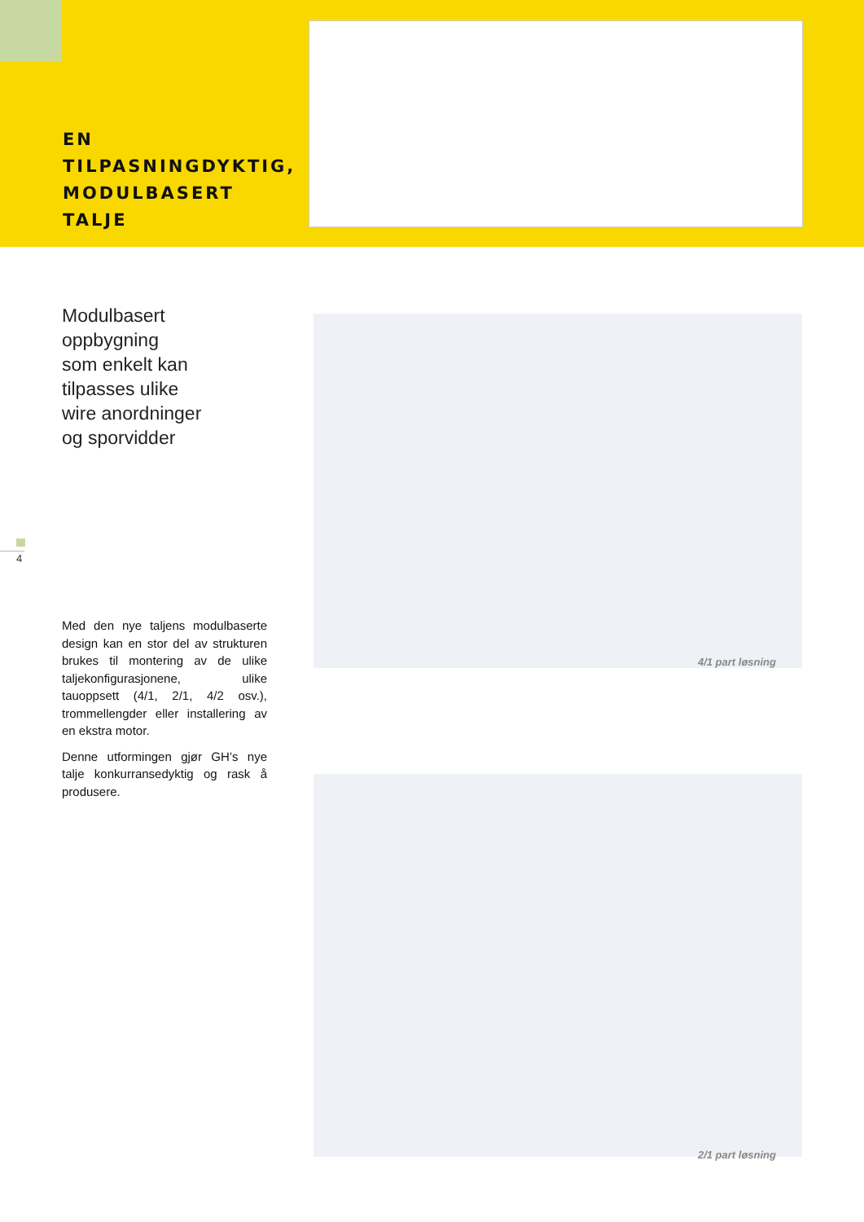EN
TILPASNINGDYKTIG,
MODULBASERT
TALJE
Modulbasert
oppbygning
som enkelt kan
tilpasses ulike
wire anordninger
og sporvidder
Med den nye taljens modulbaserte design kan en stor del av strukturen brukes til montering av de ulike taljekonfigurasjonene, ulike tauoppsett (4/1, 2/1, 4/2 osv.), trommellengder eller installering av en ekstra motor.
Denne utformingen gjør GH’s nye talje konkurransedyktig og rask å produsere.
4
4/1 part løsning
2/1 part løsning